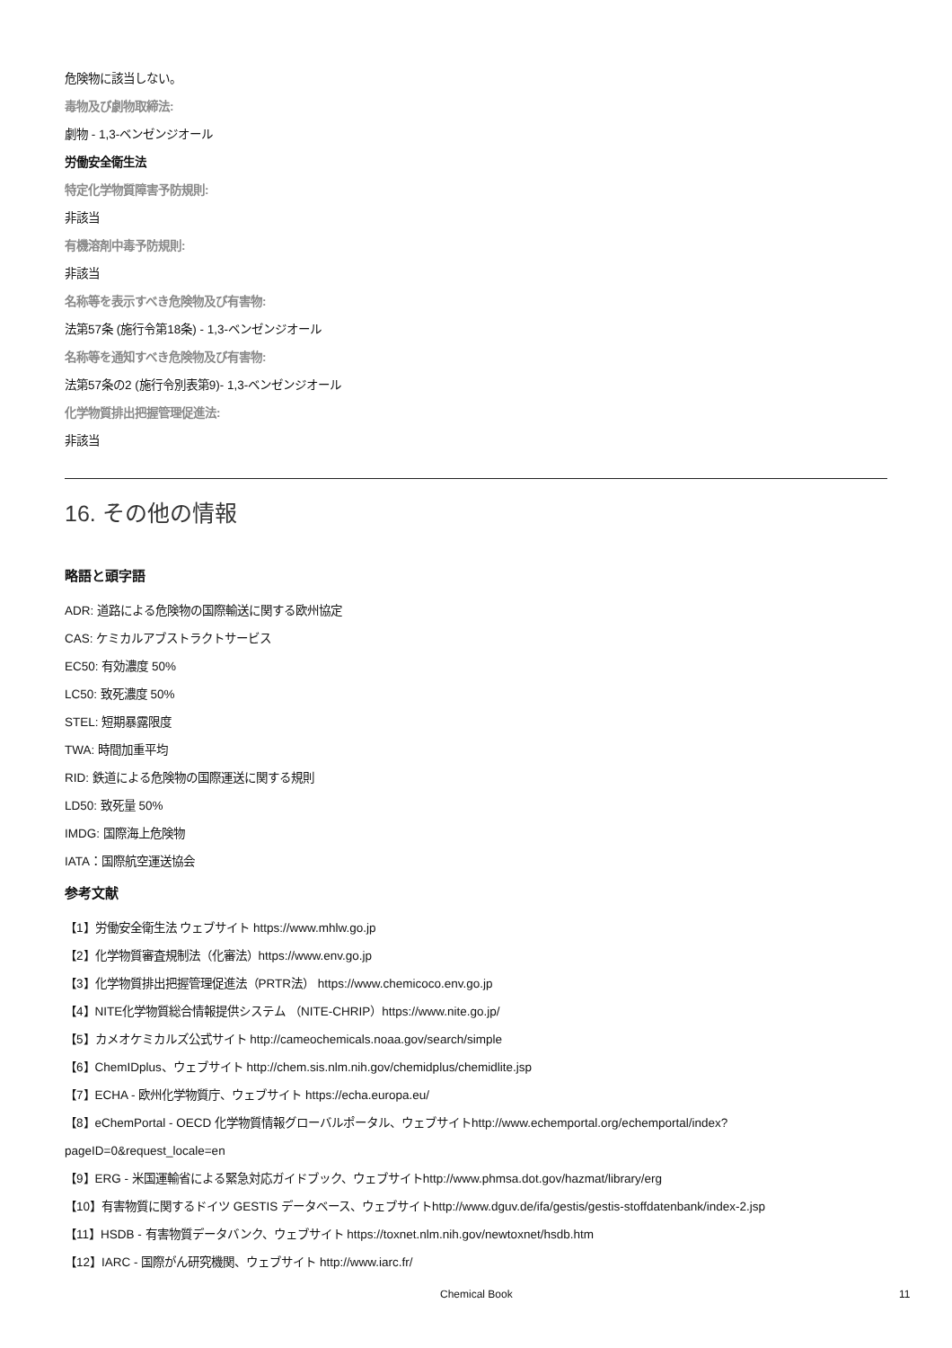危険物に該当しない。
毒物及び劇物取締法:
劇物 - 1,3-ベンゼンジオール
労働安全衛生法
特定化学物質障害予防規則:
非該当
有機溶剤中毒予防規則:
非該当
名称等を表示すべき危険物及び有害物:
法第57条 (施行令第18条) - 1,3-ベンゼンジオール
名称等を通知すべき危険物及び有害物:
法第57条の2 (施行令別表第9)- 1,3-ベンゼンジオール
化学物質排出把握管理促進法:
非該当
16. その他の情報
略語と頭字語
ADR: 道路による危険物の国際輸送に関する欧州協定
CAS: ケミカルアブストラクトサービス
EC50: 有効濃度 50%
LC50: 致死濃度 50%
STEL: 短期暴露限度
TWA: 時間加重平均
RID: 鉄道による危険物の国際運送に関する規則
LD50: 致死量 50%
IMDG: 国際海上危険物
IATA：国際航空運送協会
参考文献
【1】労働安全衛生法 ウェブサイト https://www.mhlw.go.jp
【2】化学物質審査規制法（化審法）https://www.env.go.jp
【3】化学物質排出把握管理促進法（PRTR法） https://www.chemicoco.env.go.jp
【4】NITE化学物質総合情報提供システム （NITE-CHRIP）https://www.nite.go.jp/
【5】カメオケミカルズ公式サイト http://cameochemicals.noaa.gov/search/simple
【6】ChemIDplus、ウェブサイト http://chem.sis.nlm.nih.gov/chemidplus/chemidlite.jsp
【7】ECHA - 欧州化学物質庁、ウェブサイト https://echa.europa.eu/
【8】eChemPortal - OECD 化学物質情報グローバルポータル、ウェブサイトhttp://www.echemportal.org/echemportal/index?
pageID=0&request_locale=en
【9】ERG - 米国運輸省による緊急対応ガイドブック、ウェブサイトhttp://www.phmsa.dot.gov/hazmat/library/erg
【10】有害物質に関するドイツ GESTIS データベース、ウェブサイトhttp://www.dguv.de/ifa/gestis/gestis-stoffdatenbank/index-2.jsp
【11】HSDB - 有害物質データバンク、ウェブサイト https://toxnet.nlm.nih.gov/newtoxnet/hsdb.htm
【12】IARC - 国際がん研究機関、ウェブサイト http://www.iarc.fr/
Chemical Book 11